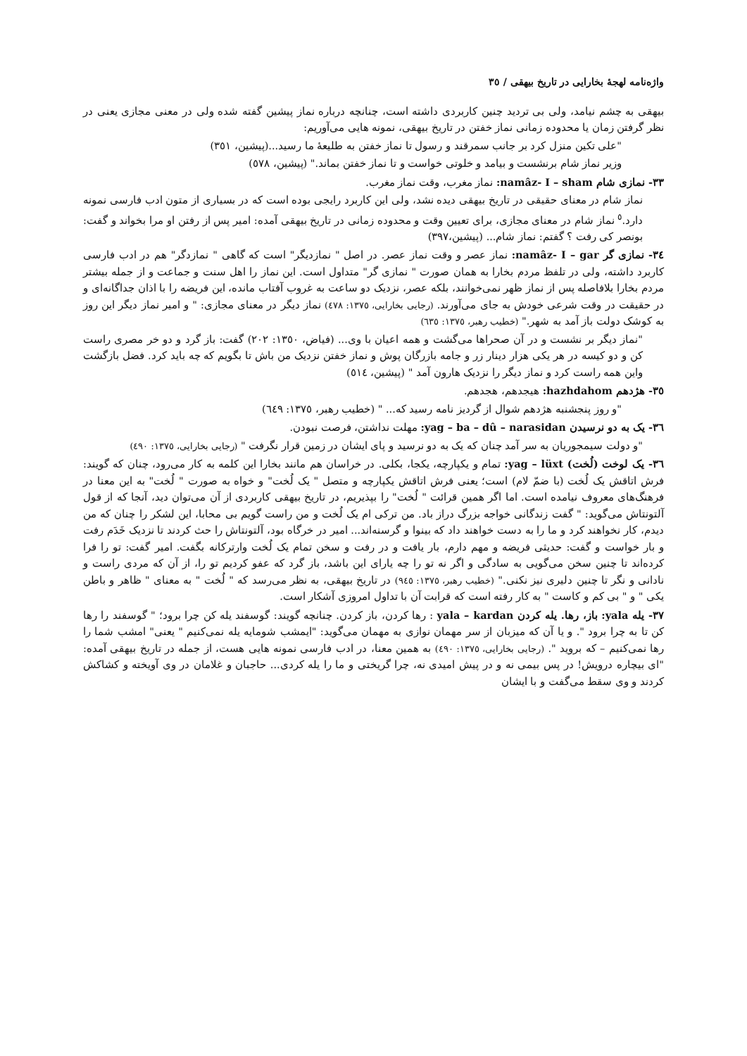واژه‌نامه لهجهٔ بخارایی در تاریخ بیهقی / ٣٥
بیهقی به چشم نیامد، ولی بی تردید چنین کاربردی داشته است، چنانچه درباره نماز پیشین گفته شده ولی در معنی مجازی یعنی در نظر گرفتن زمان یا محدوده زمانی نماز خفتن در تاریخ بیهقی، نمونه هایی می‌آوریم:
"علی تکین منزل کرد بر جانب سمرقند و رسول تا نماز خفتن به طلیعهٔ ما رسید...(پیشین، ٣٥١)
وزیر نماز شام برنشست و بیامد و خلوتی خواست و تا نماز خفتن بماند." (پیشین، ٥٧٨)
٣٣- نمازی شام namâz- I – sham: نماز مغرب، وقت نماز مغرب.
نماز شام در معنای حقیقی در تاریخ بیهقی دیده نشد، ولی این کاربرد رایجی بوده است که در بسیاری از متون ادب فارسی نمونه دارد.<sup>٥</sup> نماز شام در معنای مجازی، برای تعیین وقت و محدوده زمانی در تاریخ بیهقی آمده: امیر پس از رفتن او مرا بخواند و گفت: بونصر کی رفت ؟ گفتم: نماز شام... (پیشین،٣٩٧)
٣٤- نمازی گر namâz- I – gar: نماز عصر و وقت نماز عصر. در اصل " نمازدیگر" است که گاهی " نمازدگر" هم در ادب فارسی کاربرد داشته، ولی در تلفظ مردم بخارا به همان صورت " نمازی گر" متداول است. این نماز را اهل سنت و جماعت و از جمله بیشتر مردم بخارا بلافاصله پس از نماز ظهر نمی‌خوانند، بلکه عصر، نزدیک دو ساعت به غروب آفتاب مانده، این فریضه را با اذان جداگانه‌ای و در حقیقت در وقت شرعی خودش به جای می‌آورند. (رجایی بخارایی، ١٣٧٥: ٤٧٨) نماز دیگر در معنای مجازی: " و امیر نماز دیگر این روز به کوشک دولت باز آمد به شهر." (خطیب رهبر، ١٣٧٥: ٦٣٥)
"نماز دیگر بر نشست و در آن صحراها می‌گشت و همه اعیان با وی... (فیاض، ١٣٥٠: ٢٠٢) گفت: باز گرد و دو خر مصری راست کن و دو کیسه در هر یکی هزار دینار زر و جامه بازرگان پوش و نماز خفتن نزدیک من باش تا بگویم که چه باید کرد. فضل بازگشت واین همه راست کرد و نماز دیگر را نزدیک هارون آمد " (پیشین، ٥١٤)
٣٥- هژدهم hazhdahom: هیجدهم، هجدهم.
"و روز پنجشنبه هژدهم شوال از گردیز نامه رسید که... " (خطیب رهبر، ١٣٧٥: ٦٤٩)
٣٦- یک به دو نرسیدن yag – ba – dû – narasidan: مهلت نداشتن، فرصت نبودن.
"و دولت سیمجوریان به سر آمد چنان که یک به دو نرسید و پای ایشان در زمین قرار نگرفت " (رجایی بخارایی، ١٣٧٥: ٤٩٠)
٣٦- یک لوخت (لُخت) yag – lüxt: تمام و یکپارچه، یکجا، بکلی. در خراسان هم مانند بخارا این کلمه به کار می‌رود، چنان که گویند: فرش اتاقش یک لُخت (با ضمّ لام) است؛ یعنی فرش اتاقش یکپارچه و متصل " یک لُخت" و خواه به صورت " لُخت" به این معنا در فرهنگ‌های معروف نیامده است. اما اگر همین قرائت " لُخت" را بپذیریم، در تاریخ بیهقی کاربردی از آن می‌توان دید، آنجا که از قول آلتونتاش می‌گوید: " گفت زندگانی خواجه بزرگ دراز باد. من ترکی ام یک لُخت و من راست گویم بی محابا، این لشکر را چنان که من دیدم، کار نخواهند کرد و ما را به دست خواهند داد که بینوا و گرسنه‌اند... امیر در خرگاه بود، آلتونتاش را حث کردند تا نزدیک خَدَم رفت و بار خواست و گفت: حدیثی فریضه و مهم دارم، بار یافت و در رفت و سخن تمام یک لُخت وارترکانه بگفت. امیر گفت: تو را فرا کرده‌اند تا چنین سخن می‌گویی به سادگی و اگر نه تو را چه یارای این باشد، باز گرد که عفو کردیم تو را، از آن که مردی راست و نادانی و نگر تا چنین دلیری نیز نکنی." (خطیب رهبر، ١٣٧٥: ٩٤٥) در تاریخ بیهقی، به نظر می‌رسد که " لُخت " به معنای " ظاهر و باطن یکی " و " بی کم و کاست " به کار رفته است که قرابت آن با تداول امروزی آشکار است.
٣٧- یله yala: باز، رها. یله کردن yala – kardan : رها کردن، باز کردن. چنانچه گویند: گوسفند یله کن چرا برود؛ " گوسفند را رها کن تا به چرا برود ". و یا آن که میزبان از سر مهمان نوازی به مهمان می‌گوید: "ایمشب شومایه یله نمی‌کنیم " یعنی" امشب شما را رها نمی‌کنیم – که بروید ". (رجایی بخارایی، ١٣٧٥: ٤٩٠) به همین معنا، در ادب فارسی نمونه هایی هست، از جمله در تاریخ بیهقی آمده: "ای بیچاره درویش! در پس بیمی نه و در پیش امیدی نه، چرا گریختی و ما را یله کردی... حاجبان و غلامان در وی آویخته و کشاکش کردند و وی سقط می‌گفت و با ایشان